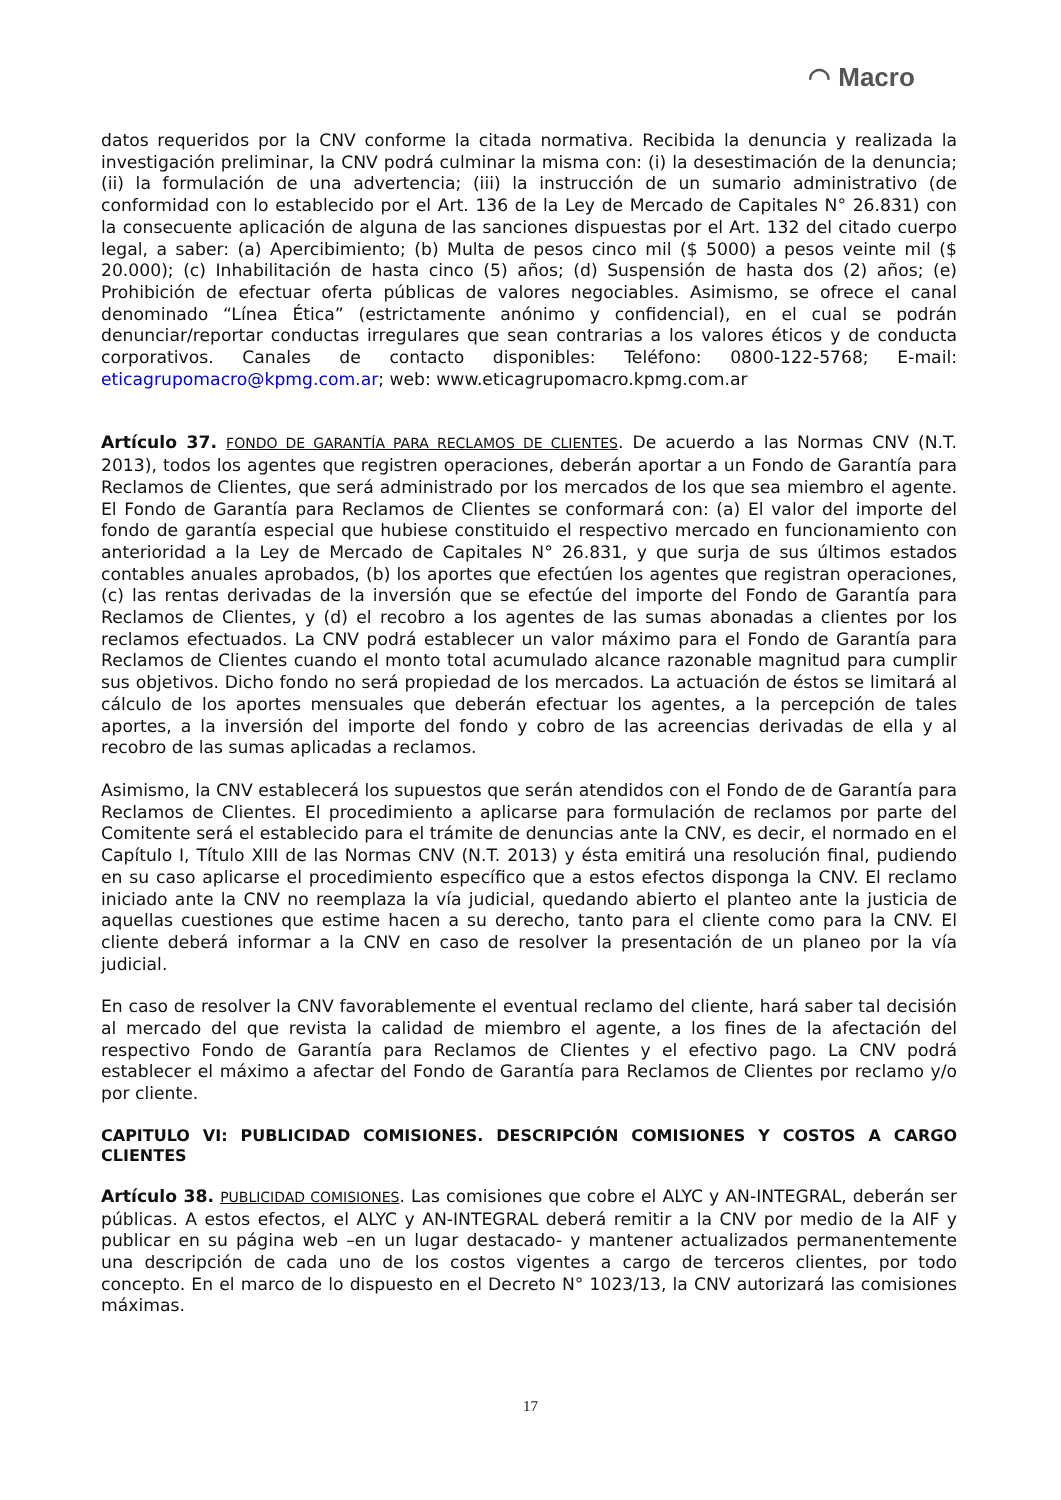◠ Macro
datos requeridos por la CNV conforme la citada normativa. Recibida la denuncia y realizada la investigación preliminar, la CNV podrá culminar la misma con: (i) la desestimación de la denuncia; (ii) la formulación de una advertencia; (iii) la instrucción de un sumario administrativo (de conformidad con lo establecido por el Art. 136 de la Ley de Mercado de Capitales N° 26.831) con la consecuente aplicación de alguna de las sanciones dispuestas por el Art. 132 del citado cuerpo legal, a saber: (a) Apercibimiento; (b) Multa de pesos cinco mil ($ 5000) a pesos veinte mil ($ 20.000); (c) Inhabilitación de hasta cinco (5) años; (d) Suspensión de hasta dos (2) años; (e) Prohibición de efectuar oferta públicas de valores negociables. Asimismo, se ofrece el canal denominado “Línea Ética” (estrictamente anónimo y confidencial), en el cual se podrán denunciar/reportar conductas irregulares que sean contrarias a los valores éticos y de conducta corporativos. Canales de contacto disponibles: Teléfono: 0800-122-5768; E-mail: eticagrupomacro@kpmg.com.ar; web: www.eticagrupomacro.kpmg.com.ar
Artículo 37. FONDO DE GARANTÍA PARA RECLAMOS DE CLIENTES. De acuerdo a las Normas CNV (N.T. 2013), todos los agentes que registren operaciones, deberán aportar a un Fondo de Garantía para Reclamos de Clientes, que será administrado por los mercados de los que sea miembro el agente. El Fondo de Garantía para Reclamos de Clientes se conformará con: (a) El valor del importe del fondo de garantía especial que hubiese constituido el respectivo mercado en funcionamiento con anterioridad a la Ley de Mercado de Capitales N° 26.831, y que surja de sus últimos estados contables anuales aprobados, (b) los aportes que efectúen los agentes que registran operaciones, (c) las rentas derivadas de la inversión que se efectúe del importe del Fondo de Garantía para Reclamos de Clientes, y (d) el recobro a los agentes de las sumas abonadas a clientes por los reclamos efectuados. La CNV podrá establecer un valor máximo para el Fondo de Garantía para Reclamos de Clientes cuando el monto total acumulado alcance razonable magnitud para cumplir sus objetivos. Dicho fondo no será propiedad de los mercados. La actuación de éstos se limitará al cálculo de los aportes mensuales que deberán efectuar los agentes, a la percepción de tales aportes, a la inversión del importe del fondo y cobro de las acreencias derivadas de ella y al recobro de las sumas aplicadas a reclamos.
Asimismo, la CNV establecerá los supuestos que serán atendidos con el Fondo de de Garantía para Reclamos de Clientes. El procedimiento a aplicarse para formulación de reclamos por parte del Comitente será el establecido para el trámite de denuncias ante la CNV, es decir, el normado en el Capítulo I, Título XIII de las Normas CNV (N.T. 2013) y ésta emitirá una resolución final, pudiendo en su caso aplicarse el procedimiento específico que a estos efectos disponga la CNV. El reclamo iniciado ante la CNV no reemplaza la vía judicial, quedando abierto el planteo ante la justicia de aquellas cuestiones que estime hacen a su derecho, tanto para el cliente como para la CNV. El cliente deberá informar a la CNV en caso de resolver la presentación de un planeo por la vía judicial.
En caso de resolver la CNV favorablemente el eventual reclamo del cliente, hará saber tal decisión al mercado del que revista la calidad de miembro el agente, a los fines de la afectación del respectivo Fondo de Garantía para Reclamos de Clientes y el efectivo pago. La CNV podrá establecer el máximo a afectar del Fondo de Garantía para Reclamos de Clientes por reclamo y/o por cliente.
CAPITULO VI: PUBLICIDAD COMISIONES. DESCRIPCIÓN COMISIONES Y COSTOS A CARGO CLIENTES
Artículo 38. PUBLICIDAD COMISIONES. Las comisiones que cobre el ALYC y AN-INTEGRAL, deberán ser públicas. A estos efectos, el ALYC y AN-INTEGRAL deberá remitir a la CNV por medio de la AIF y publicar en su página web –en un lugar destacado- y mantener actualizados permanentemente una descripción de cada uno de los costos vigentes a cargo de terceros clientes, por todo concepto. En el marco de lo dispuesto en el Decreto N° 1023/13, la CNV autorizará las comisiones máximas.
17